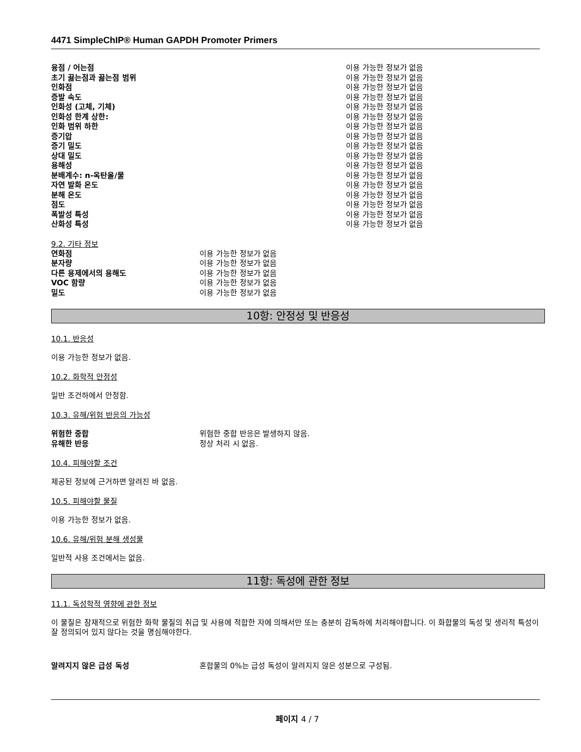4471 SimpleChIP® Human GAPDH Promoter Primers
| 융점 / 어는점 | 이용 가능한 정보가 없음 |
| 초기 끓는점과 끓는점 범위 | 이용 가능한 정보가 없음 |
| 인화점 | 이용 가능한 정보가 없음 |
| 증발 속도 | 이용 가능한 정보가 없음 |
| 인화성 (고체, 기체) | 이용 가능한 정보가 없음 |
| 인화성 한계 상한: | 이용 가능한 정보가 없음 |
| 인화 범위 하한 | 이용 가능한 정보가 없음 |
| 증기압 | 이용 가능한 정보가 없음 |
| 증기 밀도 | 이용 가능한 정보가 없음 |
| 상대 밀도 | 이용 가능한 정보가 없음 |
| 용해성 | 이용 가능한 정보가 없음 |
| 분배계수: n-옥탄올/물 | 이용 가능한 정보가 없음 |
| 자연 발화 온도 | 이용 가능한 정보가 없음 |
| 분해 온도 | 이용 가능한 정보가 없음 |
| 점도 | 이용 가능한 정보가 없음 |
| 폭발성 특성 | 이용 가능한 정보가 없음 |
| 산화성 특성 | 이용 가능한 정보가 없음 |
9.2. 기타 정보
| 연화점 | 이용 가능한 정보가 없음 |
| 분자량 | 이용 가능한 정보가 없음 |
| 다른 용제에서의 용해도 | 이용 가능한 정보가 없음 |
| VOC 함량 | 이용 가능한 정보가 없음 |
| 밀도 | 이용 가능한 정보가 없음 |
10항: 안정성 및 반응성
10.1. 반응성
이용 가능한 정보가 없음.
10.2. 화학적 안정성
일반 조건하에서 안정함.
10.3. 유해/위험 반응의 가능성
| 위험한 중합 | 위험한 중합 반응은 발생하지 않음. |
| 유해한 반응 | 정상 처리 시 없음. |
10.4. 피해야할 조건
제공된 정보에 근거하면 알려진 바 없음.
10.5. 피해야할 물질
이용 가능한 정보가 없음.
10.6. 유해/위험 분해 생성물
일반적 사용 조건에서는 없음.
11항: 독성에 관한 정보
11.1. 독성학적 영향에 관한 정보
이 물질은 잠재적으로 위험한 화학 물질의 취급 및 사용에 적합한 자에 의해서만 또는 충분히 감독하에 처리해야합니다. 이 화합물의 독성 및 생리적 특성이 잘 정의되어 있지 않다는 것을 명심해야한다.
| 알려지지 않은 급성 독성 | 혼합물의 0%는 급성 독성이 알려지지 않은 성분으로 구성됨. |
페이지 4 / 7